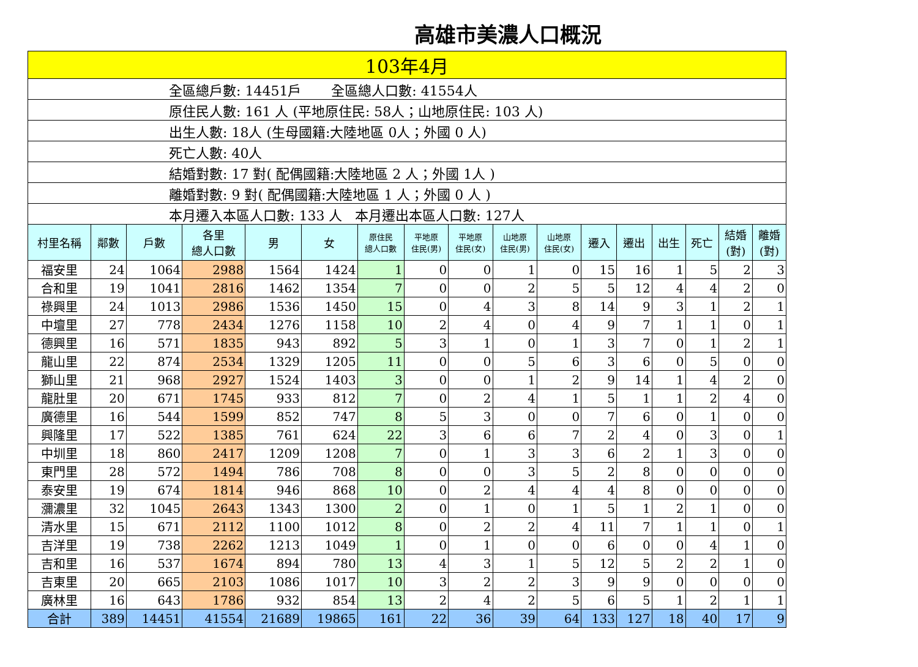高雄市美濃人口概況
| 103年4月 | | | | | | | | | | | | | | | | |
| 全區總戶數: 14451戶 全區總人口數: 41554人 | | | | | | | | | | | | | | | | |
| 原住民人數: 161 人 (平地原住民: 58人；山地原住民: 103 人) | | | | | | | | | | | | | | | | |
| 出生人數: 18人 (生母國籍:大陸地區 0人；外國 0 人) | | | | | | | | | | | | | | | | |
| 死亡人數: 40人 | | | | | | | | | | | | | | | | |
| 結婚對數: 17 對( 配偶國籍:大陸地區 2 人；外國 1人 ) | | | | | | | | | | | | | | | | |
| 離婚對數: 9 對( 配偶國籍:大陸地區 1 人；外國 0 人 ) | | | | | | | | | | | | | | | | |
| 本月遷入本區人口數: 133 人 本月遷出本區人口數: 127人 | | | | | | | | | | | | | | | | |
| 村里名稱 | 鄰數 | 戶數 | 各里 總人口數 | 男 | 女 | 原住民 總人口數 | 平地原 住民(男) | 平地原 住民(女) | 山地原 住民(男) | 山地原 住民(女) | 遷入 | 遷出 | 出生 | 死亡 | 結婚 (對) | 離婚 (對) |
| 福安里 | 24 | 1064 | 2988 | 1564 | 1424 | 1 | 0 | 0 | 1 | 0 | 15 | 16 | 1 | 5 | 2 | 3 |
| 合和里 | 19 | 1041 | 2816 | 1462 | 1354 | 7 | 0 | 0 | 2 | 5 | 5 | 12 | 4 | 4 | 2 | 0 |
| 祿興里 | 24 | 1013 | 2986 | 1536 | 1450 | 15 | 0 | 4 | 3 | 8 | 14 | 9 | 3 | 1 | 2 | 1 |
| 中壇里 | 27 | 778 | 2434 | 1276 | 1158 | 10 | 2 | 4 | 0 | 4 | 9 | 7 | 1 | 1 | 0 | 1 |
| 德興里 | 16 | 571 | 1835 | 943 | 892 | 5 | 3 | 1 | 0 | 1 | 3 | 7 | 0 | 1 | 2 | 1 |
| 龍山里 | 22 | 874 | 2534 | 1329 | 1205 | 11 | 0 | 0 | 5 | 6 | 3 | 6 | 0 | 5 | 0 | 0 |
| 獅山里 | 21 | 968 | 2927 | 1524 | 1403 | 3 | 0 | 0 | 1 | 2 | 9 | 14 | 1 | 4 | 2 | 0 |
| 龍肚里 | 20 | 671 | 1745 | 933 | 812 | 7 | 0 | 2 | 4 | 1 | 5 | 1 | 1 | 2 | 4 | 0 |
| 廣德里 | 16 | 544 | 1599 | 852 | 747 | 8 | 5 | 3 | 0 | 0 | 7 | 6 | 0 | 1 | 0 | 0 |
| 興隆里 | 17 | 522 | 1385 | 761 | 624 | 22 | 3 | 6 | 6 | 7 | 2 | 4 | 0 | 3 | 0 | 1 |
| 中圳里 | 18 | 860 | 2417 | 1209 | 1208 | 7 | 0 | 1 | 3 | 3 | 6 | 2 | 1 | 3 | 0 | 0 |
| 東門里 | 28 | 572 | 1494 | 786 | 708 | 8 | 0 | 0 | 3 | 5 | 2 | 8 | 0 | 0 | 0 | 0 |
| 泰安里 | 19 | 674 | 1814 | 946 | 868 | 10 | 0 | 2 | 4 | 4 | 4 | 8 | 0 | 0 | 0 | 0 |
| 瀰濃里 | 32 | 1045 | 2643 | 1343 | 1300 | 2 | 0 | 1 | 0 | 1 | 5 | 1 | 2 | 1 | 0 | 0 |
| 清水里 | 15 | 671 | 2112 | 1100 | 1012 | 8 | 0 | 2 | 2 | 4 | 11 | 7 | 1 | 1 | 0 | 1 |
| 吉洋里 | 19 | 738 | 2262 | 1213 | 1049 | 1 | 0 | 1 | 0 | 0 | 6 | 0 | 0 | 4 | 1 | 0 |
| 吉和里 | 16 | 537 | 1674 | 894 | 780 | 13 | 4 | 3 | 1 | 5 | 12 | 5 | 2 | 2 | 1 | 0 |
| 吉東里 | 20 | 665 | 2103 | 1086 | 1017 | 10 | 3 | 2 | 2 | 3 | 9 | 9 | 0 | 0 | 0 | 0 |
| 廣林里 | 16 | 643 | 1786 | 932 | 854 | 13 | 2 | 4 | 2 | 5 | 6 | 5 | 1 | 2 | 1 | 1 |
| 合計 | 389 | 14451 | 41554 | 21689 | 19865 | 161 | 22 | 36 | 39 | 64 | 133 | 127 | 18 | 40 | 17 | 9 |